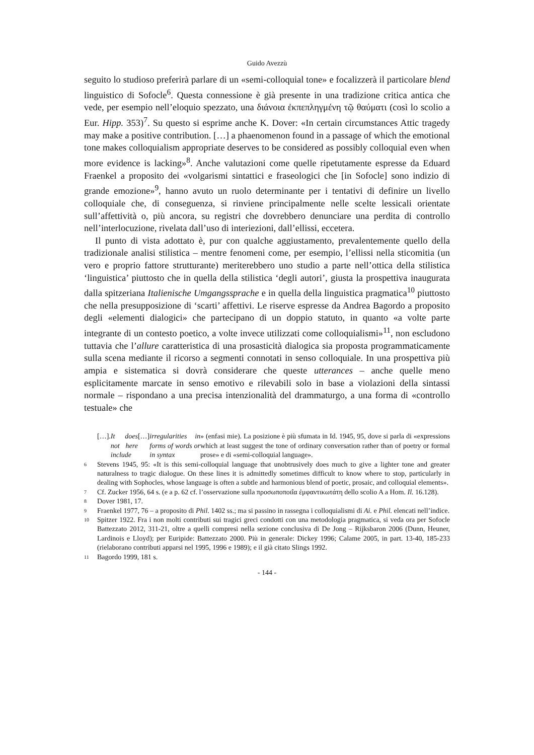Guido Avezzù
seguito lo studioso preferirà parlare di un «semi-colloquial tone» e focalizzerà il particolare blend linguistico di Sofocle<sup>6</sup>. Questa connessione è già presente in una tradizione critica antica che vede, per esempio nell’eloquio spezzato, una διάνοια ἐκπεπληγμένη τῷ θαύματι (così lo scolio a Eur. Hipp. 353)<sup>7</sup>. Su questo si esprime anche K. Dover: «In certain circumstances Attic tragedy may make a positive contribution. […] a phaenomenon found in a passage of which the emotional tone makes colloquialism appropriate deserves to be considered as possibly colloquial even when more evidence is lacking»<sup>8</sup>. Anche valutazioni come quelle ripetutamente espresse da Eduard Fraenkel a proposito dei «volgarismi sintattici e fraseologici che [in Sofocle] sono indizio di grande emozione»<sup>9</sup>, hanno avuto un ruolo determinante per i tentativi di definire un livello colloquiale che, di conseguenza, si rinviene principalmente nelle scelte lessicali orientate sull’affettività o, più ancora, su registri che dovrebbero denunciare una perdita di controllo nell’interlocuzione, rivelata dall’uso di interiezioni, dall’ellissi, eccetera.
Il punto di vista adottato è, pur con qualche aggiustamento, prevalentemente quello della tradizionale analisi stilistica – mentre fenomeni come, per esempio, l’ellissi nella sticomitia (un vero e proprio fattore strutturante) meriterebbero uno studio a parte nell’ottica della stilistica ‘linguistica’ piuttosto che in quella della stilistica ‘degli autori’, giusta la prospettiva inaugurata dalla spitzeriana Italienische Umgangssprache e in quella della linguistica pragmatica<sup>10</sup> piuttosto che nella presupposizione di ‘scarti’ affettivi. Le riserve espresse da Andrea Bagordo a proposito degli «elementi dialogici» che partecipano di un doppio statuto, in quanto «a volte parte integrante di un contesto poetico, a volte invece utilizzati come colloquialismi»<sup>11</sup>, non escludono tuttavia che l’allure caratteristica di una prosasticità dialogica sia proposta programmaticamente sulla scena mediante il ricorso a segmenti connotati in senso colloquiale. In una prospettiva più ampia e sistematica si dovrà considerare che queste utterances – anche quelle meno esplicitamente marcate in senso emotivo e rilevabili solo in base a violazioni della sintassi normale – rispondano a una precisa intenzionalità del drammaturgo, a una forma di «controllo testuale» che
[…]. It does not here include […] irregularities in forms of words or in syntax » (enfasi mie). La posizione è più sfumata in Id. 1945, 95, dove si parla di «expressions which at least suggest the tone of ordinary conversation rather than of poetry or formal prose» e di «semi-colloquial language».
6 Stevens 1945, 95: «It is this semi-colloquial language that unobtrusively does much to give a lighter tone and greater naturalness to tragic dialogue. On these lines it is admittedly sometimes difficult to know where to stop, particularly in dealing with Sophocles, whose language is often a subtle and harmonious blend of poetic, prosaic, and colloquial elements».
7 Cf. Zucker 1956, 64 s. (e a p. 62 cf. l’osservazione sulla προσωποποιΐα ἐμφαντικωτάτη dello scolio A a Hom. Il. 16.128).
8 Dover 1981, 17.
9 Fraenkel 1977, 76 – a proposito di Phil. 1402 ss.; ma si passino in rassegna i colloquialismi di Ai. e Phil. elencati nell’indice.
10 Spitzer 1922. Fra i non molti contributi sui tragici greci condotti con una metodologia pragmatica, si veda ora per Sofocle Battezzato 2012, 311-21, oltre a quelli compresi nella sezione conclusiva di De Jong – Rijksbaron 2006 (Dunn, Heuner, Lardinois e Lloyd); per Euripide: Battezzato 2000. Più in generale: Dickey 1996; Calame 2005, in part. 13-40, 185-233 (rielaborano contributi apparsi nel 1995, 1996 e 1989); e il già citato Slings 1992.
11 Bagordo 1999, 181 s.
- 144 -